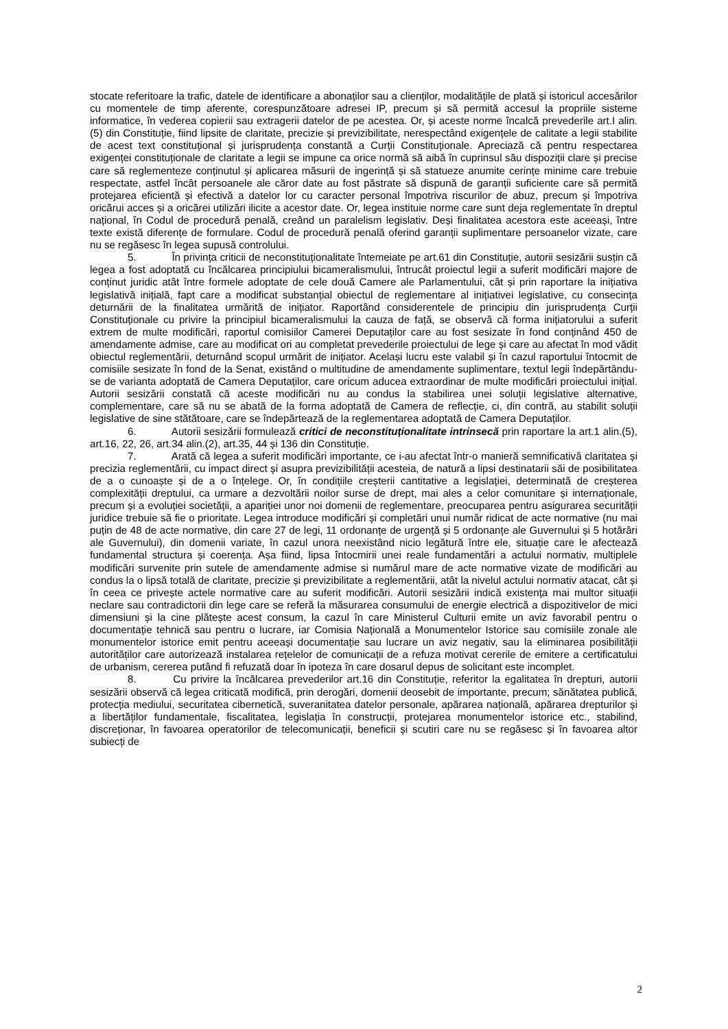stocate referitoare la trafic, datele de identificare a abonaților sau a clienților, modalitățile de plată și istoricul accesărilor cu momentele de timp aferente, corespunzătoare adresei IP, precum și să permită accesul la propriile sisteme informatice, în vederea copierii sau extragerii datelor de pe acestea. Or, și aceste norme încalcă prevederile art.I alin.(5) din Constituție, fiind lipsite de claritate, precizie și previzibilitate, nerespectând exigențele de calitate a legii stabilite de acest text constituțional și jurisprudența constantă a Curții Constituționale. Apreciază că pentru respectarea exigenței constituționale de claritate a legii se impune ca orice normă să aibă în cuprinsul său dispoziții clare și precise care să reglementeze conținutul și aplicarea măsurii de ingerință și să statueze anumite cerințe minime care trebuie respectate, astfel încât persoanele ale căror date au fost păstrate să dispună de garanții suficiente care să permită protejarea eficientă și efectivă a datelor lor cu caracter personal împotriva riscurilor de abuz, precum și împotriva oricărui acces și a oricărei utilizări ilicite a acestor date. Or, legea instituie norme care sunt deja reglementate în dreptul național, în Codul de procedură penală, creând un paralelism legislativ. Deși finalitatea acestora este aceeași, între texte există diferențe de formulare. Codul de procedură penală oferind garanții suplimentare persoanelor vizate, care nu se regăsesc în legea supusă controlului.
5. În privința criticii de neconstituționalitate întemeiate pe art.61 din Constituție, autorii sesizării susțin că legea a fost adoptată cu încălcarea principiului bicameralismului, întrucât proiectul legii a suferit modificări majore de conținut juridic atât între formele adoptate de cele două Camere ale Parlamentului, cât și prin raportare la inițiativa legislativă inițială, fapt care a modificat substanțial obiectul de reglementare al inițiativei legislative, cu consecința deturnării de la finalitatea urmărită de inițiator. Raportând considerentele de principiu din jurisprudența Curții Constituționale cu privire la principiul bicameralismului la cauza de față, se observă că forma inițiatorului a suferit extrem de multe modificări, raportul comisiilor Camerei Deputaților care au fost sesizate în fond conținând 450 de amendamente admise, care au modificat ori au completat prevederile proiectului de lege și care au afectat în mod vădit obiectul reglementării, deturnând scopul urmărit de inițiator. Același lucru este valabil și în cazul raportului întocmit de comisiile sesizate în fond de la Senat, existând o multitudine de amendamente suplimentare, textul legii îndepărtându-se de varianta adoptată de Camera Deputaților, care oricum aducea extraordinar de multe modificări proiectului inițial. Autorii sesizării constată că aceste modificări nu au condus la stabilirea unei soluții legislative alternative, complementare, care să nu se abată de la forma adoptată de Camera de reflecție, ci, din contră, au stabilit soluții legislative de sine stătătoare, care se îndepărtează de la reglementarea adoptată de Camera Deputaților.
6. Autorii sesizării formulează critici de neconstituționalitate intrinsecă prin raportare la art.1 alin.(5), art.16, 22, 26, art.34 alin.(2), art.35, 44 și 136 din Constituție.
7. Arată că legea a suferit modificări importante, ce i-au afectat într-o manieră semnificativă claritatea și precizia reglementării, cu impact direct și asupra previzibilității acesteia, de natură a lipsi destinatarii săi de posibilitatea de a o cunoaște și de a o înțelege. Or, în condițiile creșterii cantitative a legislației, determinată de creșterea complexității dreptului, ca urmare a dezvoltării noilor surse de drept, mai ales a celor comunitare și internaționale, precum și a evoluției societății, a apariției unor noi domenii de reglementare, preocuparea pentru asigurarea securității juridice trebuie să fie o prioritate. Legea introduce modificări și completări unui număr ridicat de acte normative (nu mai puțin de 48 de acte normative, din care 27 de legi, 11 ordonanțe de urgență și 5 ordonanțe ale Guvernului și 5 hotărâri ale Guvernului), din domenii variate, în cazul unora neexistând nicio legătură între ele, situație care le afectează fundamental structura și coerența. Așa fiind, lipsa întocmirii unei reale fundamentări a actului normativ, multiplele modificări survenite prin sutele de amendamente admise si numărul mare de acte normative vizate de modificări au condus la o lipsă totală de claritate, precizie și previzibilitate a reglementării, atât la nivelul actului normativ atacat, cât și în ceea ce privește actele normative care au suferit modificări. Autorii sesizării indică existența mai multor situații neclare sau contradictorii din lege care se referă la măsurarea consumului de energie electrică a dispozitivelor de mici dimensiuni și la cine plătește acest consum, la cazul în care Ministerul Culturii emite un aviz favorabil pentru o documentație tehnică sau pentru o lucrare, iar Comisia Națională a Monumentelor Istorice sau comisiile zonale ale monumentelor istorice emit pentru aceeași documentație sau lucrare un aviz negativ, sau la eliminarea posibilității autorităților care autorizează instalarea rețelelor de comunicații de a refuza motivat cererile de emitere a certificatului de urbanism, cererea putând fi refuzată doar în ipoteza în care dosarul depus de solicitant este incomplet.
8. Cu privire la încălcarea prevederilor art.16 din Constituție, referitor la egalitatea în drepturi, autorii sesizării observă că legea criticată modifică, prin derogări, domenii deosebit de importante, precum; sănătatea publică, protecția mediului, securitatea cibernetică, suveranitatea datelor personale, apărarea națională, apărarea drepturilor și a libertăților fundamentale, fiscalitatea, legislația în construcții, protejarea monumentelor istorice etc., stabilind, discreționar, în favoarea operatorilor de telecomunicații, beneficii și scutiri care nu se regăsesc și în favoarea altor subiecți de
2